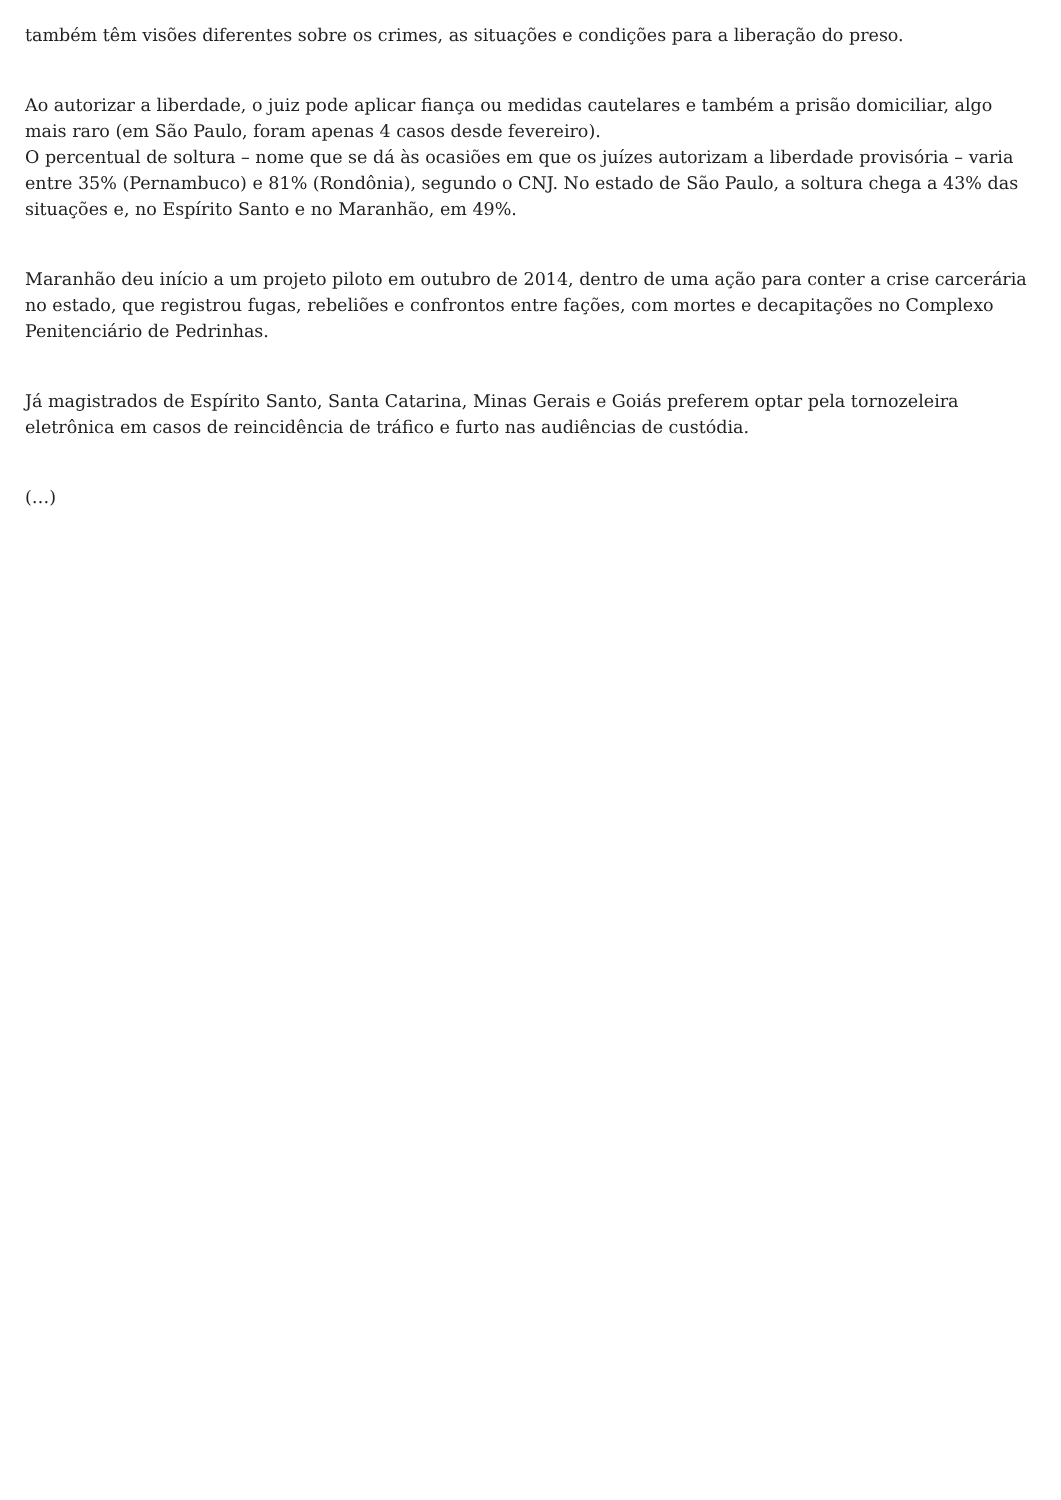também têm visões diferentes sobre os crimes, as situações e condições para a liberação do preso.
Ao autorizar a liberdade, o juiz pode aplicar fiança ou medidas cautelares e também a prisão domiciliar, algo mais raro (em São Paulo, foram apenas 4 casos desde fevereiro).
O percentual de soltura – nome que se dá às ocasiões em que os juízes autorizam a liberdade provisória – varia entre 35% (Pernambuco) e 81% (Rondônia), segundo o CNJ. No estado de São Paulo, a soltura chega a 43% das situações e, no Espírito Santo e no Maranhão, em 49%.
Maranhão deu início a um projeto piloto em outubro de 2014, dentro de uma ação para conter a crise carcerária no estado, que registrou fugas, rebeliões e confrontos entre fações, com mortes e decapitações no Complexo Penitenciário de Pedrinhas.
Já magistrados de Espírito Santo, Santa Catarina, Minas Gerais e Goiás preferem optar pela tornozeleira eletrônica em casos de reincidência de tráfico e furto nas audiências de custódia.
(…)